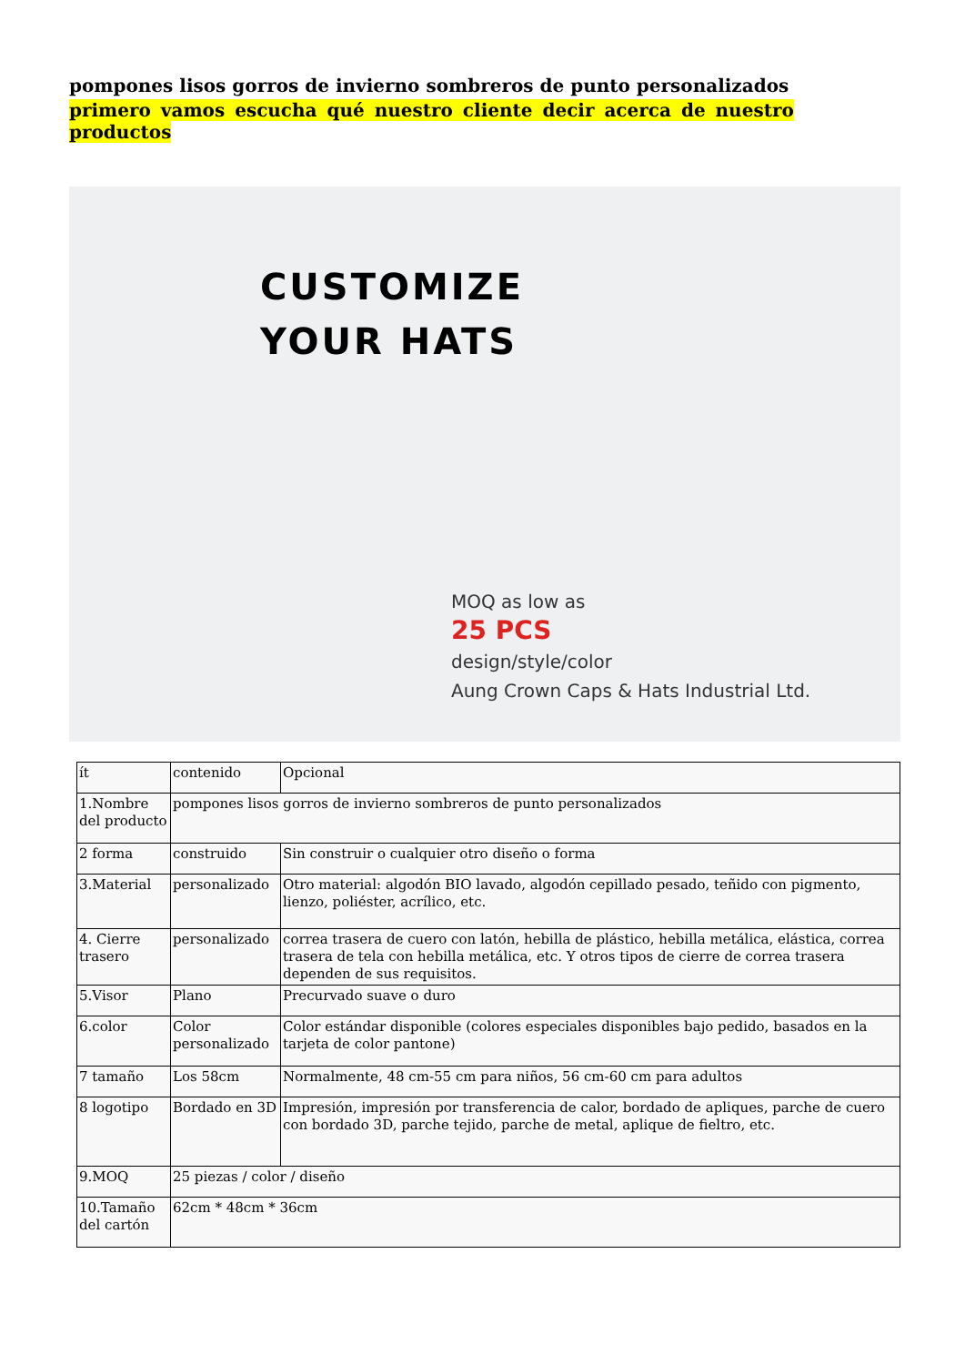pompones lisos gorros de invierno sombreros de punto personalizados
primero vamos escucha qué nuestro cliente decir acerca de nuestro productos
CUSTOMIZE
YOUR HATS
MOQ as low as
25 PCS
design/style/color
Aung Crown Caps & Hats Industrial Ltd.
| ít | contenido | Opcional |
| 1.Nombre del producto | pompones lisos gorros de invierno sombreros de punto personalizados | |
| 2 forma | construido | Sin construir o cualquier otro diseño o forma |
| 3.Material | personalizado | Otro material: algodón BIO lavado, algodón cepillado pesado, teñido con pigmento, lienzo, poliéster, acrílico, etc. |
| 4. Cierre trasero | personalizado | correa trasera de cuero con latón, hebilla de plástico, hebilla metálica, elástica, correa trasera de tela con hebilla metálica, etc. Y otros tipos de cierre de correa trasera dependen de sus requisitos. |
| 5.Visor | Plano | Precurvado suave o duro |
| 6.color | Color personalizado | Color estándar disponible (colores especiales disponibles bajo pedido, basados en la tarjeta de color pantone) |
| 7 tamaño | Los 58cm | Normalmente, 48 cm-55 cm para niños, 56 cm-60 cm para adultos |
| 8 logotipo | Bordado en 3D | Impresión, impresión por transferencia de calor, bordado de apliques, parche de cuero con bordado 3D, parche tejido, parche de metal, aplique de fieltro, etc. |
| 9.MOQ | 25 piezas / color / diseño | |
| 10.Tamaño del cartón | 62cm * 48cm * 36cm | |